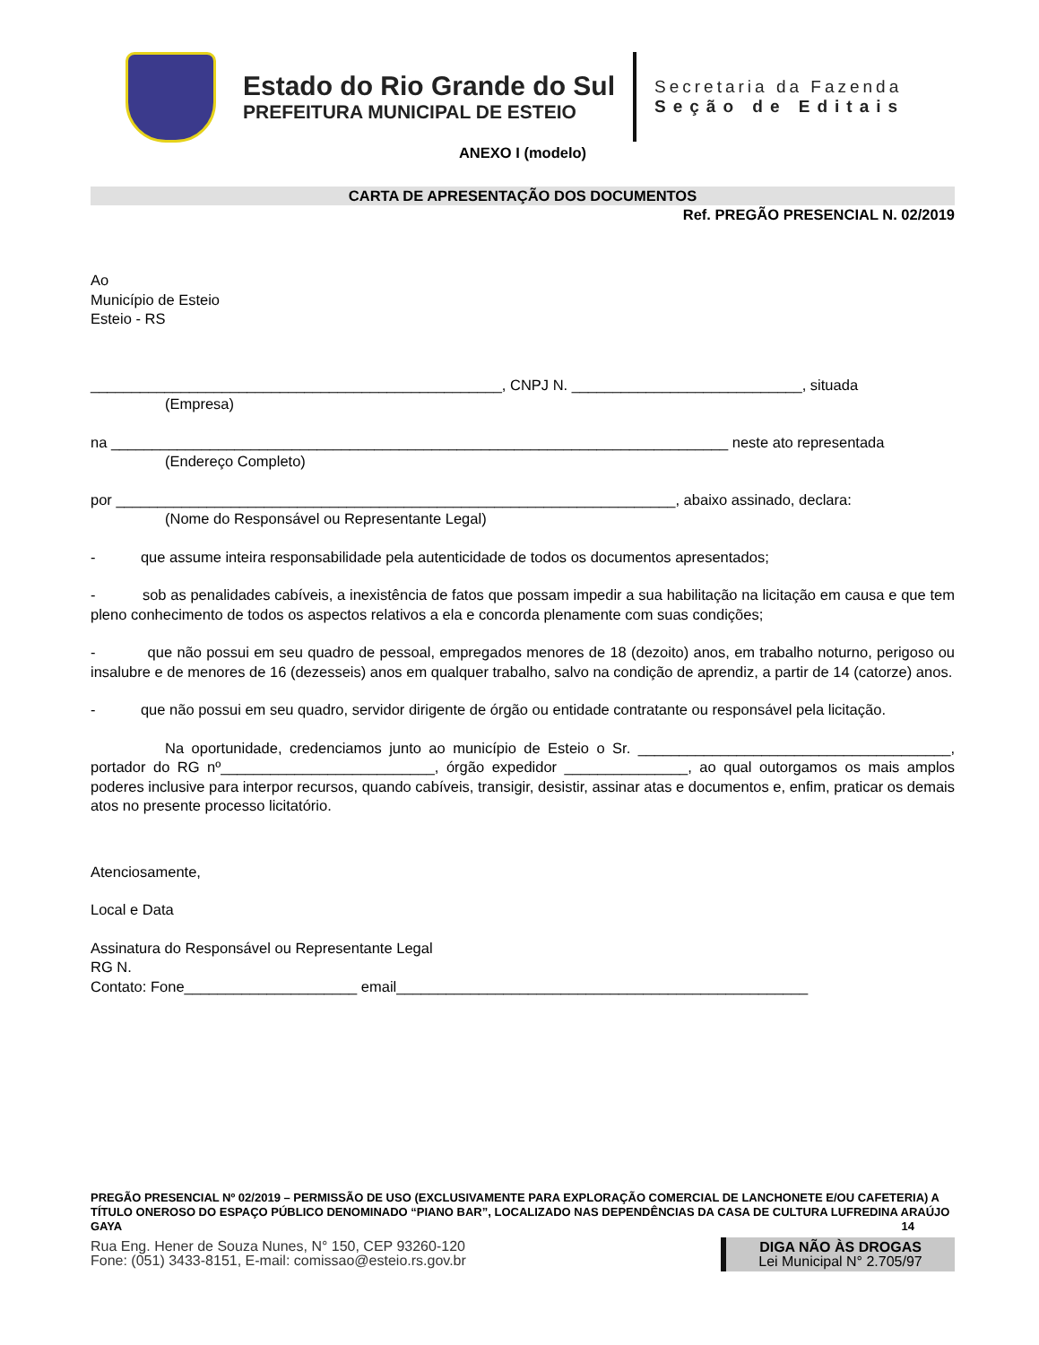Estado do Rio Grande do Sul
PREFEITURA MUNICIPAL DE ESTEIO
Secretaria da Fazenda
Seção de Editais
ANEXO I (modelo)
CARTA DE APRESENTAÇÃO DOS DOCUMENTOS
Ref. PREGÃO PRESENCIAL N. 02/2019
Ao
Município de Esteio
Esteio - RS
__________________________________________________, CNPJ N. ____________________________, situada
(Empresa)
na ___________________________________________________________________________ neste ato representada
(Endereço Completo)
por ____________________________________________________________________, abaixo assinado, declara:
(Nome do Responsável ou Representante Legal)
- que assume inteira responsabilidade pela autenticidade de todos os documentos apresentados;
- sob as penalidades cabíveis, a inexistência de fatos que possam impedir a sua habilitação na licitação em causa e que tem pleno conhecimento de todos os aspectos relativos a ela e concorda plenamente com suas condições;
- que não possui em seu quadro de pessoal, empregados menores de 18 (dezoito) anos, em trabalho noturno, perigoso ou insalubre e de menores de 16 (dezesseis) anos em qualquer trabalho, salvo na condição de aprendiz, a partir de 14 (catorze) anos.
- que não possui em seu quadro, servidor dirigente de órgão ou entidade contratante ou responsável pela licitação.
Na oportunidade, credenciamos junto ao município de Esteio o Sr. ______________________________________, portador do RG nº__________________________, órgão expedidor _______________, ao qual outorgamos os mais amplos poderes inclusive para interpor recursos, quando cabíveis, transigir, desistir, assinar atas e documentos e, enfim, praticar os demais atos no presente processo licitatório.
Atenciosamente,
Local e Data
Assinatura do Responsável ou Representante Legal
RG N.
Contato: Fone_____________________ email__________________________________________________
PREGÃO PRESENCIAL Nº 02/2019 – PERMISSÃO DE USO (EXCLUSIVAMENTE PARA EXPLORAÇÃO COMERCIAL DE LANCHONETE E/OU CAFETERIA) A TÍTULO ONEROSO DO ESPAÇO PÚBLICO DENOMINADO “PIANO BAR”, LOCALIZADO NAS DEPENDÊNCIAS DA CASA DE CULTURA LUFREDINA ARAÚJO GAYA 14
Rua Eng. Hener de Souza Nunes, N° 150, CEP 93260-120
Fone: (051) 3433-8151, E-mail: comissao@esteio.rs.gov.br
DIGA NÃO ÀS DROGAS
Lei Municipal N° 2.705/97